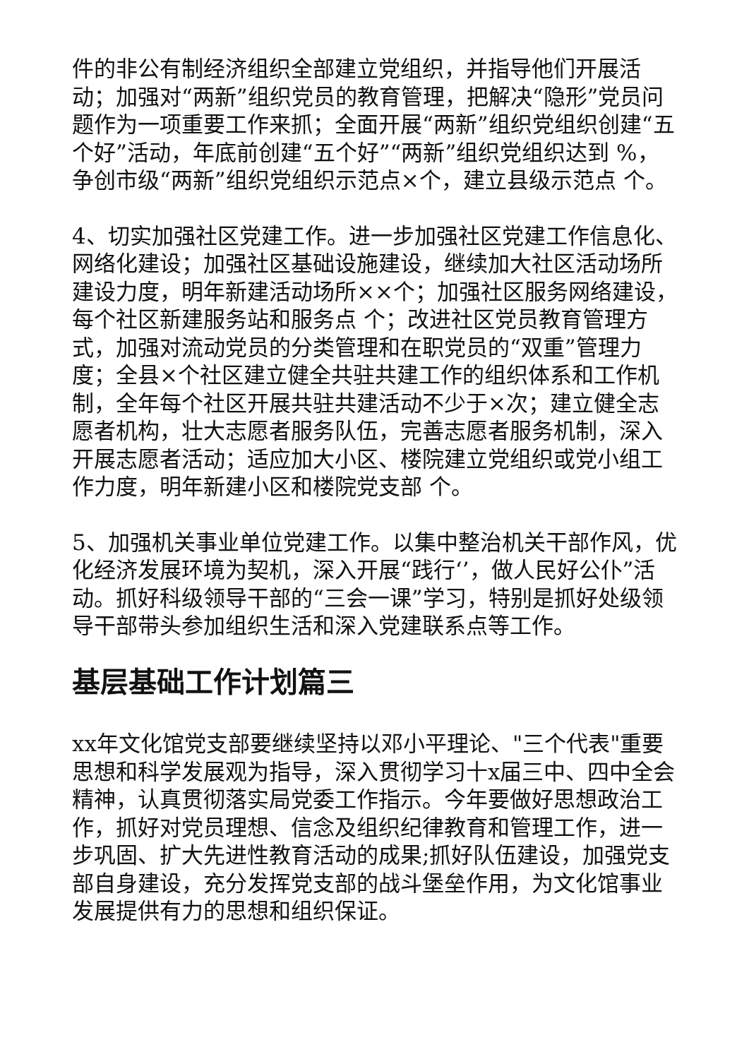件的非公有制经济组织全部建立党组织，并指导他们开展活动；加强对“两新”组织党员的教育管理，把解决“隐形”党员问题作为一项重要工作来抓；全面开展“两新”组织党组织创建“五个好”活动，年底前创建“五个好”“两新”组织党组织达到 %，争创市级“两新”组织党组织示范点×个，建立县级示范点 个。
4、切实加强社区党建工作。进一步加强社区党建工作信息化、网络化建设；加强社区基础设施建设，继续加大社区活动场所建设力度，明年新建活动场所××个；加强社区服务网络建设，每个社区新建服务站和服务点 个；改进社区党员教育管理方式，加强对流动党员的分类管理和在职党员的“双重”管理力度；全县×个社区建立健全共驻共建工作的组织体系和工作机制，全年每个社区开展共驻共建活动不少于×次；建立健全志愿者机构，壮大志愿者服务队伍，完善志愿者服务机制，深入开展志愿者活动；适应加大小区、楼院建立党组织或党小组工作力度，明年新建小区和楼院党支部 个。
5、加强机关事业单位党建工作。以集中整治机关干部作风，优化经济发展环境为契机，深入开展“践行‘’，做人民好公仆”活动。抓好科级领导干部的“三会一课”学习，特别是抓好处级领导干部带头参加组织生活和深入党建联系点等工作。
基层基础工作计划篇三
xx年文化馆党支部要继续坚持以邓小平理论、"三个代表"重要思想和科学发展观为指导，深入贯彻学习十x届三中、四中全会精神，认真贯彻落实局党委工作指示。今年要做好思想政治工作，抓好对党员理想、信念及组织纪律教育和管理工作，进一步巩固、扩大先进性教育活动的成果;抓好队伍建设，加强党支部自身建设，充分发挥党支部的战斗堡垒作用，为文化馆事业发展提供有力的思想和组织保证。